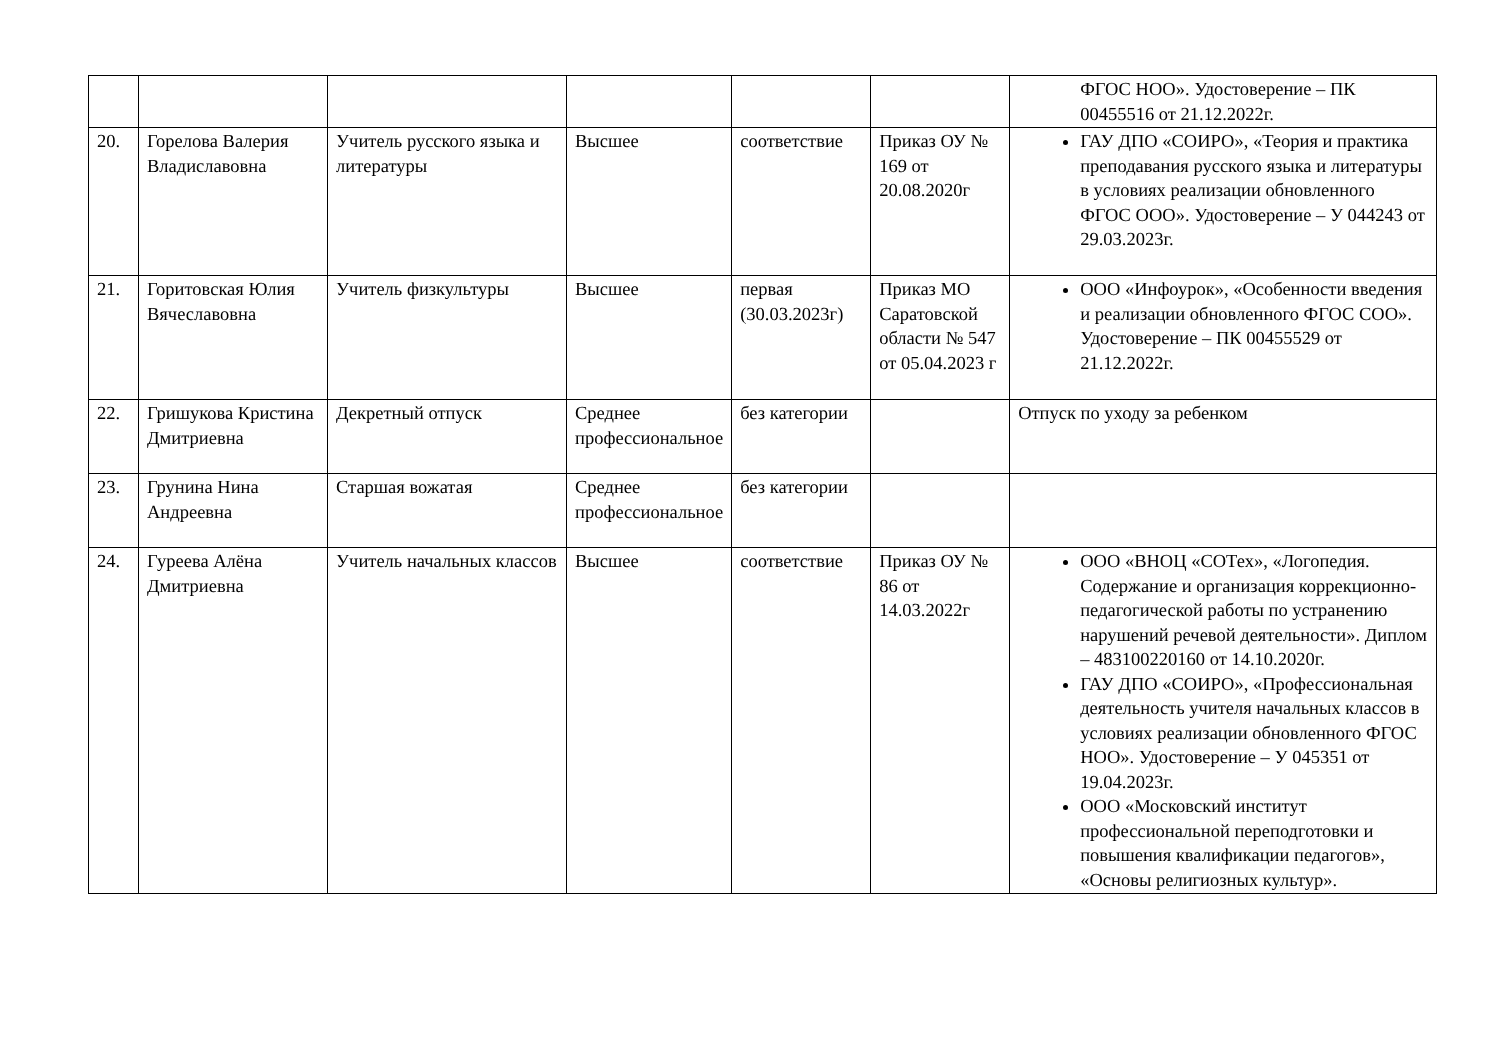| | | | | | | ФГОС НОО». Удостоверение – ПК 00455516 от 21.12.2022г. |
| 20. | Горелова Валерия Владиславовна | Учитель русского языка и литературы | Высшее | соответствие | Приказ ОУ № 169 от 20.08.2020г | ГАУ ДПО «СОИРО», «Теория и практика преподавания русского языка и литературы в условиях реализации обновленного ФГОС ООО». Удостоверение – У 044243 от 29.03.2023г. |
| 21. | Горитовская Юлия Вячеславовна | Учитель физкультуры | Высшее | первая (30.03.2023г) | Приказ МО Саратовской области № 547 от 05.04.2023 г | ООО «Инфоурок», «Особенности введения и реализации обновленного ФГОС СОО». Удостоверение – ПК 00455529 от 21.12.2022г. |
| 22. | Гришукова Кристина Дмитриевна | Декретный отпуск | Среднее профессиональное | без категории | | Отпуск по уходу за ребенком |
| 23. | Грунина Нина Андреевна | Старшая вожатая | Среднее профессиональное | без категории | | |
| 24. | Гуреева Алёна Дмитриевна | Учитель начальных классов | Высшее | соответствие | Приказ ОУ № 86 от 14.03.2022г | ООО «ВНОЦ «СОТех», «Логопедия. Содержание и организация коррекционно-педагогической работы по устранению нарушений речевой деятельности». Диплом – 483100220160 от 14.10.2020г. ГАУ ДПО «СОИРО», «Профессиональная деятельность учителя начальных классов в условиях реализации обновленного ФГОС НОО». Удостоверение – У 045351 от 19.04.2023г. ООО «Московский институт профессиональной переподготовки и повышения квалификации педагогов», «Основы религиозных культур». |